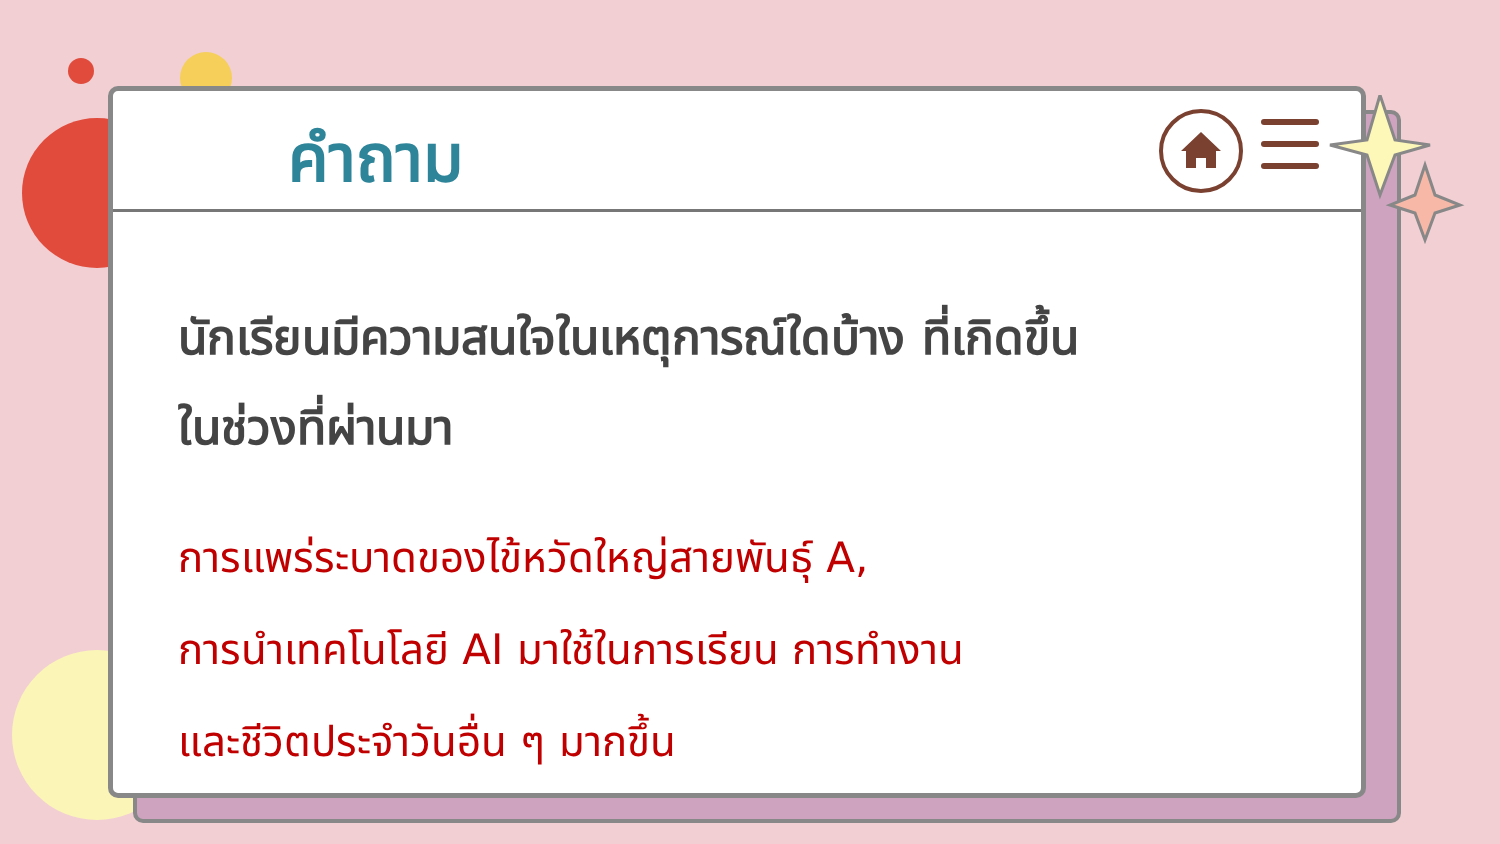คำถาม
นักเรียนมีความสนใจในเหตุการณ์ใดบ้าง ที่เกิดขึ้น
ในช่วงที่ผ่านมา
การแพร่ระบาดของไข้หวัดใหญ่สายพันธุ์ A,
การนำเทคโนโลยี AI มาใช้ในการเรียน การทำงาน
และชีวิตประจำวันอื่น ๆ มากขึ้น